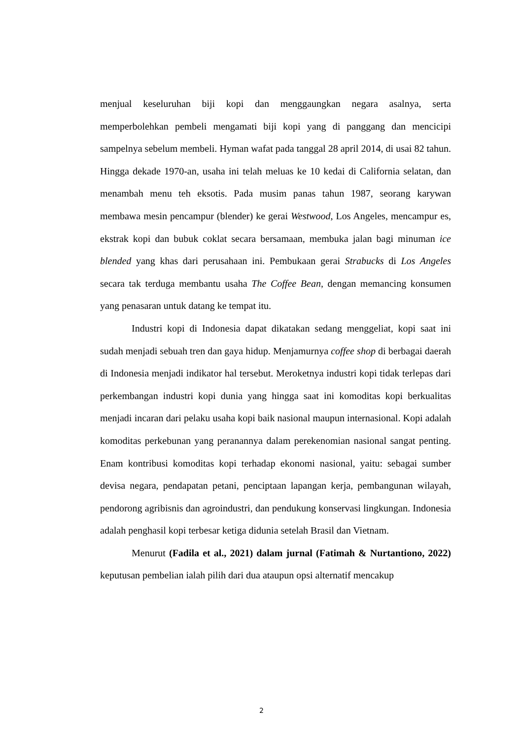menjual keseluruhan biji kopi dan menggaungkan negara asalnya, serta memperbolehkan pembeli mengamati biji kopi yang di panggang dan mencicipi sampelnya sebelum membeli. Hyman wafat pada tanggal 28 april 2014, di usai 82 tahun. Hingga dekade 1970-an, usaha ini telah meluas ke 10 kedai di California selatan, dan menambah menu teh eksotis. Pada musim panas tahun 1987, seorang karywan membawa mesin pencampur (blender) ke gerai Westwood, Los Angeles, mencampur es, ekstrak kopi dan bubuk coklat secara bersamaan, membuka jalan bagi minuman ice blended yang khas dari perusahaan ini. Pembukaan gerai Strabucks di Los Angeles secara tak terduga membantu usaha The Coffee Bean, dengan memancing konsumen yang penasaran untuk datang ke tempat itu.
Industri kopi di Indonesia dapat dikatakan sedang menggeliat, kopi saat ini sudah menjadi sebuah tren dan gaya hidup. Menjamurnya coffee shop di berbagai daerah di Indonesia menjadi indikator hal tersebut. Meroketnya industri kopi tidak terlepas dari perkembangan industri kopi dunia yang hingga saat ini komoditas kopi berkualitas menjadi incaran dari pelaku usaha kopi baik nasional maupun internasional. Kopi adalah komoditas perkebunan yang peranannya dalam perekenomian nasional sangat penting. Enam kontribusi komoditas kopi terhadap ekonomi nasional, yaitu: sebagai sumber devisa negara, pendapatan petani, penciptaan lapangan kerja, pembangunan wilayah, pendorong agribisnis dan agroindustri, dan pendukung konservasi lingkungan. Indonesia adalah penghasil kopi terbesar ketiga didunia setelah Brasil dan Vietnam.
Menurut (Fadila et al., 2021) dalam jurnal (Fatimah & Nurtantiono, 2022) keputusan pembelian ialah pilih dari dua ataupun opsi alternatif mencakup
2